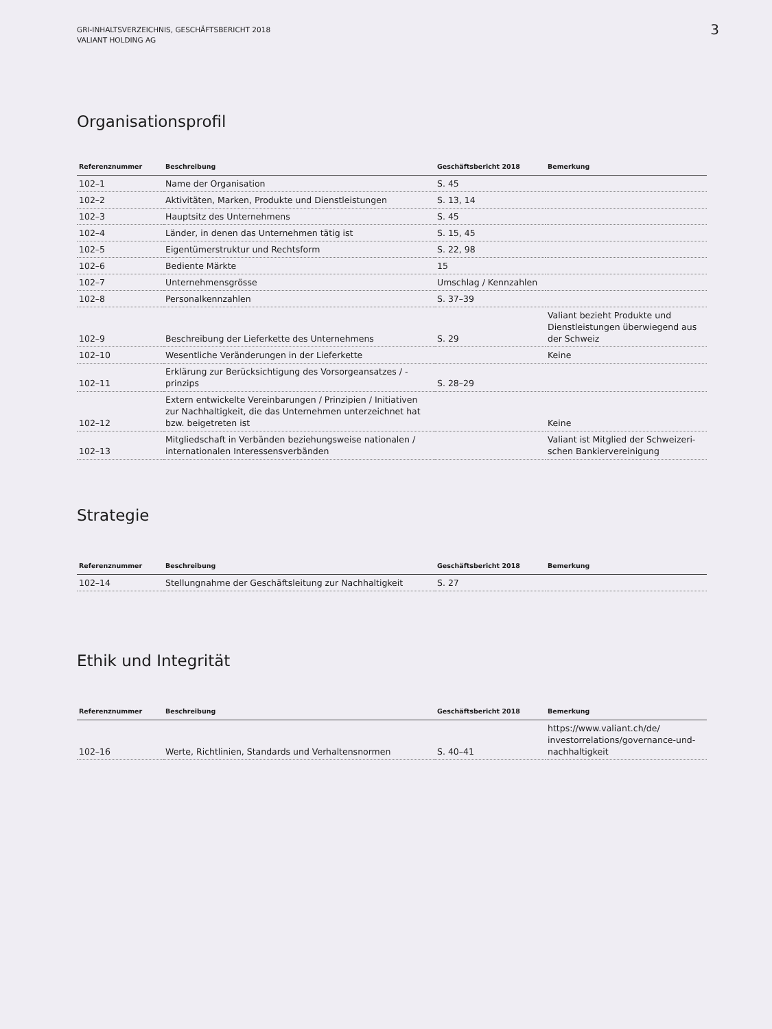GRI-INHALTSVERZEICHNIS, GESCHÄFTSBERICHT 2018
VALIANT HOLDING AG
3
Organisationsprofil
| Referenznummer | Beschreibung | Geschäftsbericht 2018 | Bemerkung |
| --- | --- | --- | --- |
| 102–1 | Name der Organisation | S. 45 | |
| 102–2 | Aktivitäten, Marken, Produkte und Dienstleistungen | S. 13, 14 | |
| 102–3 | Hauptsitz des Unternehmens | S. 45 | |
| 102–4 | Länder, in denen das Unternehmen tätig ist | S. 15, 45 | |
| 102–5 | Eigentümerstruktur und Rechtsform | S. 22, 98 | |
| 102–6 | Bediente Märkte | 15 | |
| 102–7 | Unternehmensgrösse | Umschlag / Kennzahlen | |
| 102–8 | Personalkennzahlen | S. 37–39 | |
| 102–9 | Beschreibung der Lieferkette des Unternehmens | S. 29 | Valiant bezieht Produkte und Dienstleistungen überwiegend aus der Schweiz |
| 102–10 | Wesentliche Veränderungen in der Lieferkette | | Keine |
| 102–11 | Erklärung zur Berücksichtigung des Vorsorgeansatzes / -prinzips | S. 28–29 | |
| 102–12 | Extern entwickelte Vereinbarungen / Prinzipien / Initiativen zur Nachhaltigkeit, die das Unternehmen unterzeichnet hat bzw. beigetreten ist | | Keine |
| 102–13 | Mitgliedschaft in Verbänden beziehungsweise nationalen / internationalen Interessensverbänden | | Valiant ist Mitglied der Schweizeri-schen Bankiervereinigung |
Strategie
| Referenznummer | Beschreibung | Geschäftsbericht 2018 | Bemerkung |
| --- | --- | --- | --- |
| 102–14 | Stellungnahme der Geschäftsleitung zur Nachhaltigkeit | S. 27 | |
Ethik und Integrität
| Referenznummer | Beschreibung | Geschäftsbericht 2018 | Bemerkung |
| --- | --- | --- | --- |
| 102–16 | Werte, Richtlinien, Standards und Verhaltensnormen | S. 40–41 | https://www.valiant.ch/de/ investorrelations/governance-und-nachhaltigkeit |